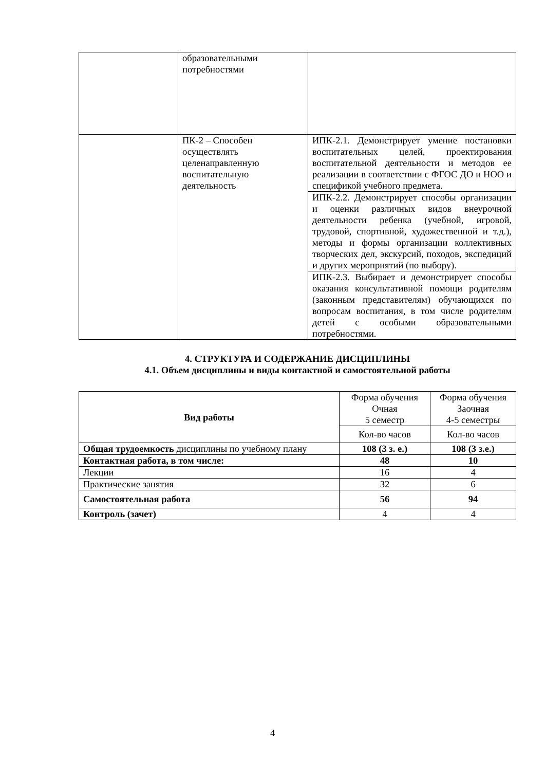| | образовательными потребностями | |
| | ПК-2 – Способен осуществлять целенаправленную воспитательную деятельность | ИПК-2.1. Демонстрирует умение постановки воспитательных целей, проектирования воспитательной деятельности и методов ее реализации в соответствии с ФГОС ДО и НОО и спецификой учебного предмета. |
| | | ИПК-2.2. Демонстрирует способы организации и оценки различных видов внеурочной деятельности ребенка (учебной, игровой, трудовой, спортивной, художественной и т.д.), методы и формы организации коллективных творческих дел, экскурсий, походов, экспедиций и других мероприятий (по выбору). |
| | | ИПК-2.3. Выбирает и демонстрирует способы оказания консультативной помощи родителям (законным представителям) обучающихся по вопросам воспитания, в том числе родителям детей с особыми образовательными потребностями. |
4. СТРУКТУРА И СОДЕРЖАНИЕ ДИСЦИПЛИНЫ
4.1. Объем дисциплины и виды контактной и самостоятельной работы
| Вид работы | Форма обучения Очная 5 семестр | Форма обучения Заочная 4-5 семестры |
| | Кол-во часов | Кол-во часов |
| Общая трудоемкость дисциплины по учебному плану | 108 (3 з. е.) | 108 (3 з.е.) |
| Контактная работа, в том числе: | 48 | 10 |
| Лекции | 16 | 4 |
| Практические занятия | 32 | 6 |
| Самостоятельная работа | 56 | 94 |
| Контроль (зачет) | 4 | 4 |
4